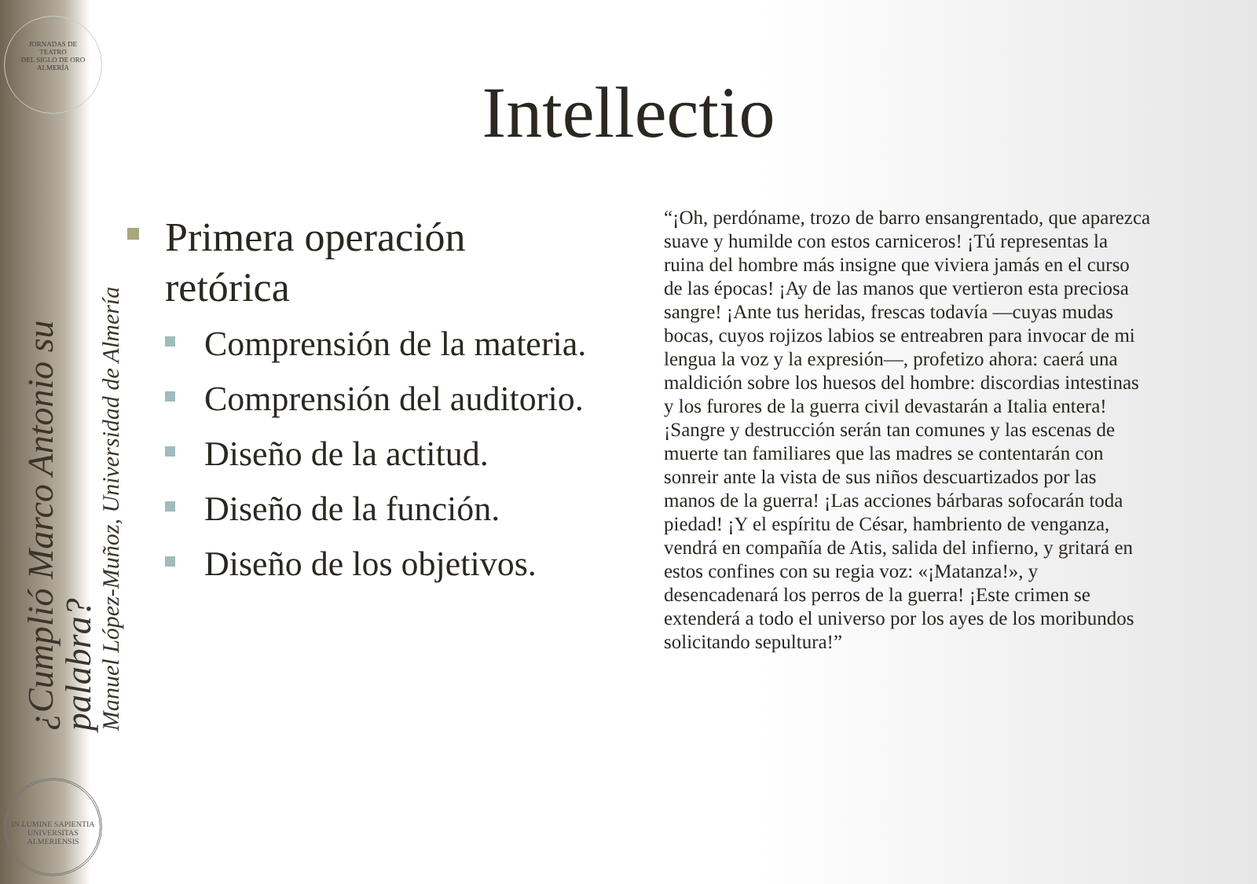JORNADAS DE
TEATRO
DEL SIGLO DE ORO
ALMERÍA
¿Cumplió Marco Antonio su palabra?
Manuel López-Muñoz, Universidad de Almería
IN LUMINE SAPIENTIA
UNIVERSITAS ALMERIENSIS
Intellectio
Primera operación retórica
Comprensión de la materia.
Comprensión del auditorio.
Diseño de la actitud.
Diseño de la función.
Diseño de los objetivos.
“¡Oh, perdóname, trozo de barro ensangrentado, que aparezca suave y humilde con estos carniceros! ¡Tú representas la ruina del hombre más insigne que viviera jamás en el curso de las épocas! ¡Ay de las manos que vertieron esta preciosa sangre! ¡Ante tus heridas, frescas todavía —cuyas mudas bocas, cuyos rojizos labios se entreabren para invocar de mi lengua la voz y la expresión—, profetizo ahora: caerá una maldición sobre los huesos del hombre: discordias intestinas y los furores de la guerra civil devastarán a Italia entera! ¡Sangre y destrucción serán tan comunes y las escenas de muerte tan familiares que las madres se contentarán con sonreir ante la vista de sus niños descuartizados por las manos de la guerra! ¡Las acciones bárbaras sofocarán toda piedad! ¡Y el espíritu de César, hambriento de venganza, vendrá en compañía de Atis, salida del infierno, y gritará en estos confines con su regia voz: «¡Matanza!», y desencadenará los perros de la guerra! ¡Este crimen se extenderá a todo el universo por los ayes de los moribundos solicitando sepultura!”